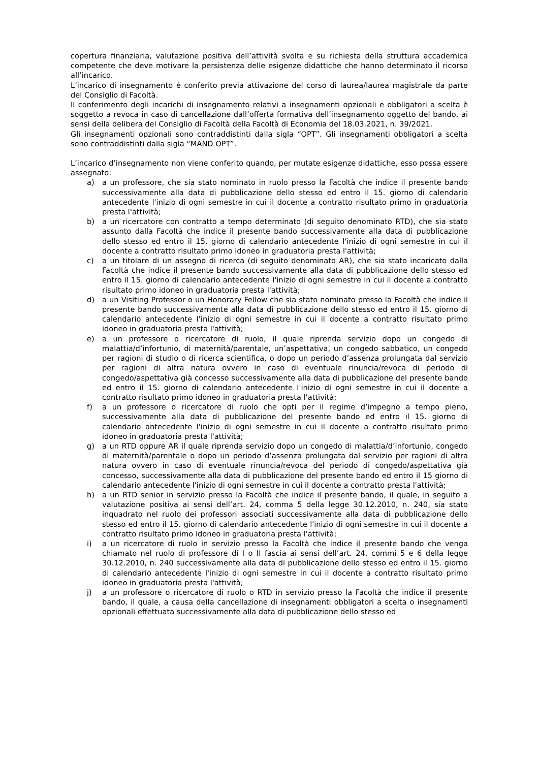copertura finanziaria, valutazione positiva dell’attività svolta e su richiesta della struttura accademica competente che deve motivare la persistenza delle esigenze didattiche che hanno determinato il ricorso all’incarico.
L’incarico di insegnamento è conferito previa attivazione del corso di laurea/laurea magistrale da parte del Consiglio di Facoltà.
Il conferimento degli incarichi di insegnamento relativi a insegnamenti opzionali e obbligatori a scelta è soggetto a revoca in caso di cancellazione dall’offerta formativa dell’insegnamento oggetto del bando, ai sensi della delibera del Consiglio di Facoltà della Facoltà di Economia del 18.03.2021, n. 39/2021.
Gli insegnamenti opzionali sono contraddistinti dalla sigla “OPT”. Gli insegnamenti obbligatori a scelta sono contraddistinti dalla sigla “MAND OPT”.
L’incarico d’insegnamento non viene conferito quando, per mutate esigenze didattiche, esso possa essere assegnato:
a) a un professore, che sia stato nominato in ruolo presso la Facoltà che indice il presente bando successivamente alla data di pubblicazione dello stesso ed entro il 15. giorno di calendario antecedente l'inizio di ogni semestre in cui il docente a contratto risultato primo in graduatoria presta l'attività;
b) a un ricercatore con contratto a tempo determinato (di seguito denominato RTD), che sia stato assunto dalla Facoltà che indice il presente bando successivamente alla data di pubblicazione dello stesso ed entro il 15. giorno di calendario antecedente l'inizio di ogni semestre in cui il docente a contratto risultato primo idoneo in graduatoria presta l'attività;
c) a un titolare di un assegno di ricerca (di seguito denominato AR), che sia stato incaricato dalla Facoltà che indice il presente bando successivamente alla data di pubblicazione dello stesso ed entro il 15. giorno di calendario antecedente l'inizio di ogni semestre in cui il docente a contratto risultato primo idoneo in graduatoria presta l'attività;
d) a un Visiting Professor o un Honorary Fellow che sia stato nominato presso la Facoltà che indice il presente bando successivamente alla data di pubblicazione dello stesso ed entro il 15. giorno di calendario antecedente l'inizio di ogni semestre in cui il docente a contratto risultato primo idoneo in graduatoria presta l'attività;
e) a un professore o ricercatore di ruolo, il quale riprenda servizio dopo un congedo di malattia/d’infortunio, di maternità/parentale, un’aspettativa, un congedo sabbatico, un congedo per ragioni di studio o di ricerca scientifica, o dopo un periodo d’assenza prolungata dal servizio per ragioni di altra natura ovvero in caso di eventuale rinuncia/revoca di periodo di congedo/aspettativa già concesso successivamente alla data di pubblicazione del presente bando ed entro il 15. giorno di calendario antecedente l'inizio di ogni semestre in cui il docente a contratto risultato primo idoneo in graduatoria presta l'attività;
f) a un professore o ricercatore di ruolo che opti per il regime d’impegno a tempo pieno, successivamente alla data di pubblicazione del presente bando ed entro il 15. giorno di calendario antecedente l'inizio di ogni semestre in cui il docente a contratto risultato primo idoneo in graduatoria presta l'attività;
g) a un RTD oppure AR il quale riprenda servizio dopo un congedo di malattia/d’infortunio, congedo di maternità/parentale o dopo un periodo d’assenza prolungata dal servizio per ragioni di altra natura ovvero in caso di eventuale rinuncia/revoca del periodo di congedo/aspettativa già concesso, successivamente alla data di pubblicazione del presente bando ed entro il 15 giorno di calendario antecedente l'inizio di ogni semestre in cui il docente a contratto presta l'attività;
h) a un RTD senior in servizio presso la Facoltà che indice il presente bando, il quale, in seguito a valutazione positiva ai sensi dell’art. 24, comma 5 della legge 30.12.2010, n. 240, sia stato inquadrato nel ruolo dei professori associati successivamente alla data di pubblicazione dello stesso ed entro il 15. giorno di calendario antecedente l'inizio di ogni semestre in cui il docente a contratto risultato primo idoneo in graduatoria presta l'attività;
i) a un ricercatore di ruolo in servizio presso la Facoltà che indice il presente bando che venga chiamato nel ruolo di professore di I o II fascia ai sensi dell’art. 24, commi 5 e 6 della legge 30.12.2010, n. 240 successivamente alla data di pubblicazione dello stesso ed entro il 15. giorno di calendario antecedente l'inizio di ogni semestre in cui il docente a contratto risultato primo idoneo in graduatoria presta l'attività;
j) a un professore o ricercatore di ruolo o RTD in servizio presso la Facoltà che indice il presente bando, il quale, a causa della cancellazione di insegnamenti obbligatori a scelta o insegnamenti opzionali effettuata successivamente alla data di pubblicazione dello stesso ed